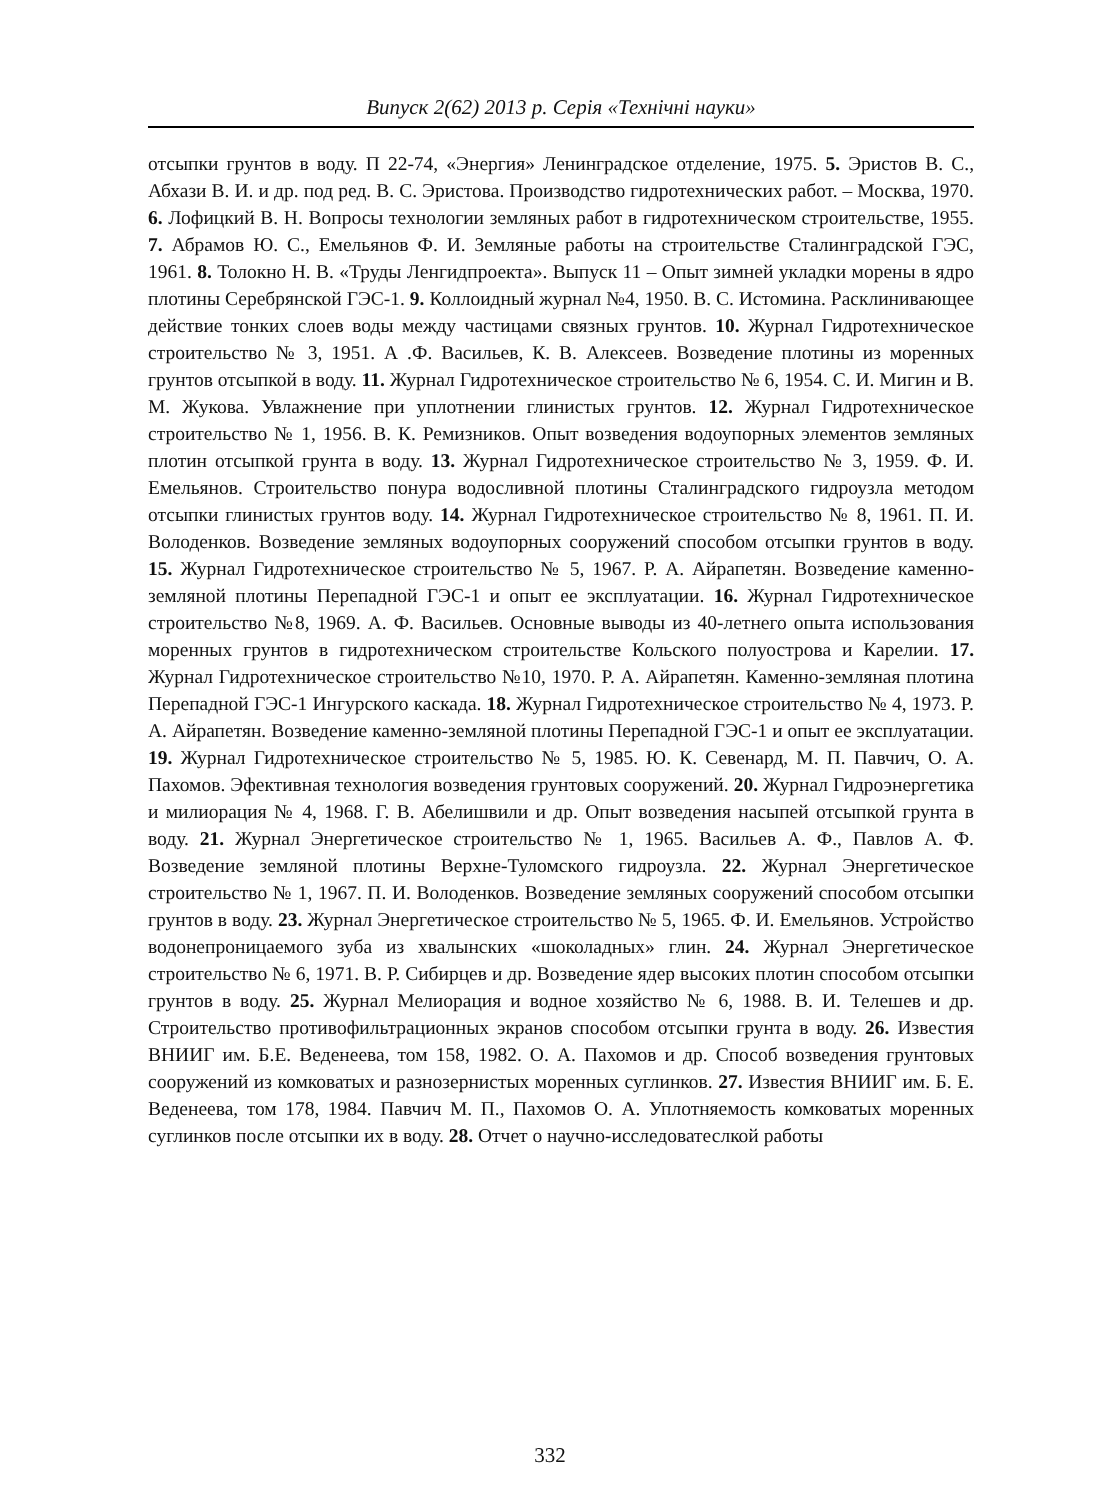Випуск 2(62) 2013 р. Серія «Технічні науки»
отсыпки грунтов в воду. П 22-74, «Энергия» Ленинградское отделение, 1975. 5. Эристов В. С., Абхази В. И. и др. под ред. В. С. Эристова. Производство гидротехнических работ. – Москва, 1970. 6. Лофицкий В. Н. Вопросы технологии земляных работ в гидротехническом строительстве, 1955. 7. Абрамов Ю. С., Емельянов Ф. И. Земляные работы на строительстве Сталинградской ГЭС, 1961. 8. Толокно Н. В. «Труды Ленгидпроекта». Выпуск 11 – Опыт зимней укладки морены в ядро плотины Серебрянской ГЭС-1. 9. Коллоидный журнал №4, 1950. В. С. Истомина. Расклинивающее действие тонких слоев воды между частицами связных грунтов. 10. Журнал Гидротехническое строительство № 3, 1951. А .Ф. Васильев, К. В. Алексеев. Возведение плотины из моренных грунтов отсыпкой в воду. 11. Журнал Гидротехническое строительство № 6, 1954. С. И. Мигин и В. М. Жукова. Увлажнение при уплотнении глинистых грунтов. 12. Журнал Гидротехническое строительство № 1, 1956. В. К. Ремизников. Опыт возведения водоупорных элементов земляных плотин отсыпкой грунта в воду. 13. Журнал Гидротехническое строительство № 3, 1959. Ф. И. Емельянов. Строительство понура водосливной плотины Сталинградского гидроузла методом отсыпки глинистых грунтов воду. 14. Журнал Гидротехническое строительство № 8, 1961. П. И. Володенков. Возведение земляных водоупорных сооружений способом отсыпки грунтов в воду. 15. Журнал Гидротехническое строительство № 5, 1967. Р. А. Айрапетян. Возведение каменно-земляной плотины Перепадной ГЭС-1 и опыт ее эксплуатации. 16. Журнал Гидротехническое строительство №8, 1969. А. Ф. Васильев. Основные выводы из 40-летнего опыта использования моренных грунтов в гидротехническом строительстве Кольского полуострова и Карелии. 17. Журнал Гидротехническое строительство №10, 1970. Р. А. Айрапетян. Каменно-земляная плотина Перепадной ГЭС-1 Ингурского каскада. 18. Журнал Гидротехническое строительство № 4, 1973. Р. А. Айрапетян. Возведение каменно-земляной плотины Перепадной ГЭС-1 и опыт ее эксплуатации. 19. Журнал Гидротехническое строительство № 5, 1985. Ю. К. Севенард, М. П. Павчич, О. А. Пахомов. Эфективная технология возведения грунтовых сооружений. 20. Журнал Гидроэнергетика и милиорация № 4, 1968. Г. В. Абелишвили и др. Опыт возведения насыпей отсыпкой грунта в воду. 21. Журнал Энергетическое строительство № 1, 1965. Васильев А. Ф., Павлов А. Ф. Возведение земляной плотины Верхне-Туломского гидроузла. 22. Журнал Энергетическое строительство № 1, 1967. П. И. Володенков. Возведение земляных сооружений способом отсыпки грунтов в воду. 23. Журнал Энергетическое строительство № 5, 1965. Ф. И. Емельянов. Устройство водонепроницаемого зуба из хвалынских «шоколадных» глин. 24. Журнал Энергетическое строительство № 6, 1971. В. Р. Сибирцев и др. Возведение ядер высоких плотин способом отсыпки грунтов в воду. 25. Журнал Мелиорация и водное хозяйство № 6, 1988. В. И. Телешев и др. Строительство противофильтрационных экранов способом отсыпки грунта в воду. 26. Известия ВНИИГ им. Б.Е. Веденеева, том 158, 1982. О. А. Пахомов и др. Способ возведения грунтовых сооружений из комковатых и разнозернистых моренных суглинков. 27. Известия ВНИИГ им. Б. Е. Веденеева, том 178, 1984. Павчич М. П., Пахомов О. А. Уплотняемость комковатых моренных суглинков после отсыпки их в воду. 28. Отчет о научно-исследоватеслкой работы
332